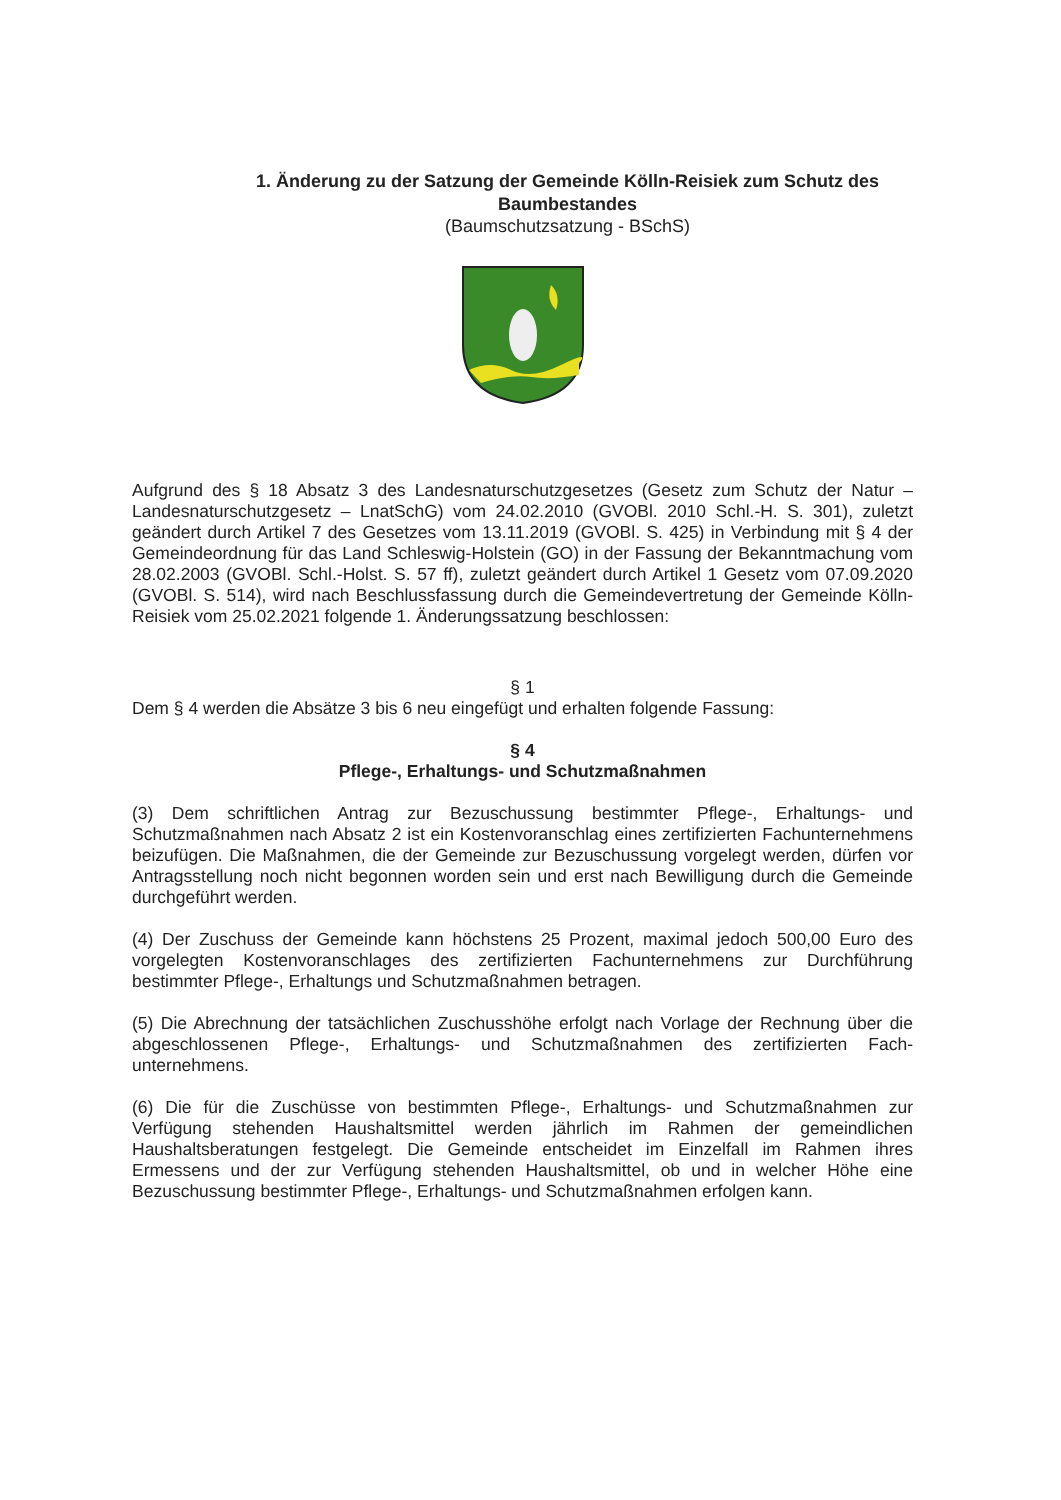1. Änderung zu der Satzung der Gemeinde Kölln-Reisiek zum Schutz des Baumbestandes
(Baumschutzsatzung - BSchS)
Aufgrund des § 18 Absatz 3 des Landesnaturschutzgesetzes (Gesetz zum Schutz der Natur – Landesnaturschutzgesetz – LnatSchG) vom 24.02.2010 (GVOBl. 2010 Schl.-H. S. 301), zuletzt geändert durch Artikel 7 des Gesetzes vom 13.11.2019 (GVOBl. S. 425) in Verbindung mit § 4 der Gemeindeordnung für das Land Schleswig-Holstein (GO) in der Fassung der Bekanntmachung vom 28.02.2003 (GVOBl. Schl.-Holst. S. 57 ff), zuletzt geändert durch Artikel 1 Gesetz vom 07.09.2020 (GVOBl. S. 514), wird nach Beschlussfassung durch die Gemeindevertretung der Gemeinde Kölln-Reisiek vom 25.02.2021 folgende 1. Änderungssatzung beschlossen:
§ 1
Dem § 4 werden die Absätze 3 bis 6 neu eingefügt und erhalten folgende Fassung:
§ 4
Pflege-, Erhaltungs- und Schutzmaßnahmen
(3) Dem schriftlichen Antrag zur Bezuschussung bestimmter Pflege-, Erhaltungs- und Schutzmaßnahmen nach Absatz 2 ist ein Kostenvoranschlag eines zertifizierten Fachunternehmens beizufügen. Die Maßnahmen, die der Gemeinde zur Bezuschussung vorgelegt werden, dürfen vor Antragsstellung noch nicht begonnen worden sein und erst nach Bewilligung durch die Gemeinde durchgeführt werden.
(4) Der Zuschuss der Gemeinde kann höchstens 25 Prozent, maximal jedoch 500,00 Euro des vorgelegten Kostenvoranschlages des zertifizierten Fachunternehmens zur Durchführung bestimmter Pflege-, Erhaltungs und Schutzmaßnahmen betragen.
(5) Die Abrechnung der tatsächlichen Zuschusshöhe erfolgt nach Vorlage der Rechnung über die abgeschlossenen Pflege-, Erhaltungs- und Schutzmaßnahmen des zertifizierten Fach-unternehmens.
(6) Die für die Zuschüsse von bestimmten Pflege-, Erhaltungs- und Schutzmaßnahmen zur Verfügung stehenden Haushaltsmittel werden jährlich im Rahmen der gemeindlichen Haushaltsberatungen festgelegt. Die Gemeinde entscheidet im Einzelfall im Rahmen ihres Ermessens und der zur Verfügung stehenden Haushaltsmittel, ob und in welcher Höhe eine Bezuschussung bestimmter Pflege-, Erhaltungs- und Schutzmaßnahmen erfolgen kann.